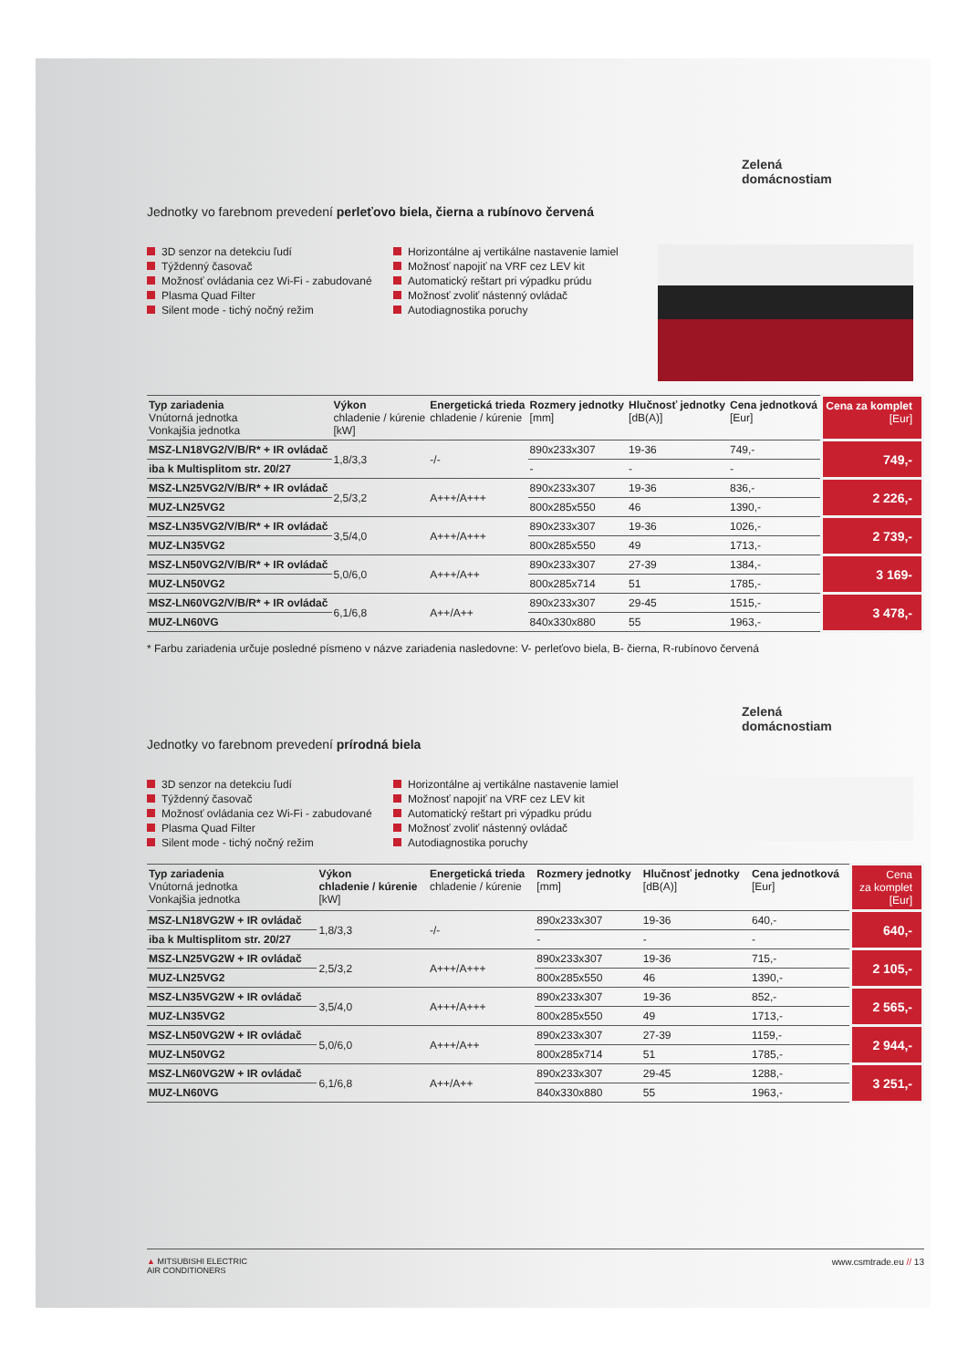Zelená
domácnostiam
Jednotky vo farebnom prevedení perleťovo biela, čierna a rubínovo červená
3D senzor na detekciu ľudí
Týždenný časovač
Možnosť ovládania cez Wi-Fi - zabudované
Plasma Quad Filter
Silent mode - tichý nočný režim
Horizontálne aj vertikálne nastavenie lamiel
Možnosť napojiť na VRF cez LEV kit
Automatický reštart pri výpadku prúdu
Možnosť zvoliť nástenný ovládač
Autodiagnostika poruchy
| Typ zariadenia Vnútorná jednotka Vonkajšia jednotka | Výkon chladenie / kúrenie [kW] | Energetická trieda chladenie / kúrenie | Rozmery jednotky [mm] | Hlučnosť jednotky [dB(A)] | Cena jednotková [Eur] | Cena za komplet [Eur] |
| --- | --- | --- | --- | --- | --- | --- |
| MSZ-LN18VG2/V/B/R* + IR ovládač | 1,8/3,3 | -/- | 890x233x307 | 19-36 | 749,- | 749,- |
| iba k Multisplitom str. 20/27 | | | - | - | - | |
| MSZ-LN25VG2/V/B/R* + IR ovládač | 2,5/3,2 | A+++/A+++ | 890x233x307 | 19-36 | 836,- | 2 226,- |
| MUZ-LN25VG2 | | | 800x285x550 | 46 | 1390,- | |
| MSZ-LN35VG2/V/B/R* + IR ovládač | 3,5/4,0 | A+++/A+++ | 890x233x307 | 19-36 | 1026,- | 2 739,- |
| MUZ-LN35VG2 | | | 800x285x550 | 49 | 1713,- | |
| MSZ-LN50VG2/V/B/R* + IR ovládač | 5,0/6,0 | A+++/A++ | 890x233x307 | 27-39 | 1384,- | 3 169- |
| MUZ-LN50VG2 | | | 800x285x714 | 51 | 1785,- | |
| MSZ-LN60VG2/V/B/R* + IR ovládač | 6,1/6,8 | A++/A++ | 890x233x307 | 29-45 | 1515,- | 3 478,- |
| MUZ-LN60VG | | | 840x330x880 | 55 | 1963,- | |
* Farbu zariadenia určuje posledné písmeno v názve zariadenia nasledovne: V- perleťovo biela, B- čierna, R-rubínovo červená
Jednotky vo farebnom prevedení prírodná biela
Zelená
domácnostiam
3D senzor na detekciu ľudí
Týždenný časovač
Možnosť ovládania cez Wi-Fi - zabudované
Plasma Quad Filter
Silent mode - tichý nočný režim
Horizontálne aj vertikálne nastavenie lamiel
Možnosť napojiť na VRF cez LEV kit
Automatický reštart pri výpadku prúdu
Možnosť zvoliť nástenný ovládač
Autodiagnostika poruchy
| Typ zariadenia Vnútorná jednotka Vonkajšia jednotka | Výkon chladenie / kúrenie [kW] | Energetická trieda chladenie / kúrenie | Rozmery jednotky [mm] | Hlučnosť jednotky [dB(A)] | Cena jednotková [Eur] | Cena za komplet [Eur] |
| --- | --- | --- | --- | --- | --- | --- |
| MSZ-LN18VG2W + IR ovládač | 1,8/3,3 | -/- | 890x233x307 | 19-36 | 640,- | 640,- |
| iba k Multisplitom str. 20/27 | | | - | - | - | |
| MSZ-LN25VG2W + IR ovládač | 2,5/3,2 | A+++/A+++ | 890x233x307 | 19-36 | 715,- | 2 105,- |
| MUZ-LN25VG2 | | | 800x285x550 | 46 | 1390,- | |
| MSZ-LN35VG2W + IR ovládač | 3,5/4,0 | A+++/A+++ | 890x233x307 | 19-36 | 852,- | 2 565,- |
| MUZ-LN35VG2 | | | 800x285x550 | 49 | 1713,- | |
| MSZ-LN50VG2W + IR ovládač | 5,0/6,0 | A+++/A++ | 890x233x307 | 27-39 | 1159,- | 2 944,- |
| MUZ-LN50VG2 | | | 800x285x714 | 51 | 1785,- | |
| MSZ-LN60VG2W + IR ovládač | 6,1/6,8 | A++/A++ | 890x233x307 | 29-45 | 1288,- | 3 251,- |
| MUZ-LN60VG | | | 840x330x880 | 55 | 1963,- | |
▲ MITSUBISHI ELECTRIC
AIR CONDITIONERS www.csmtrade.eu // 13